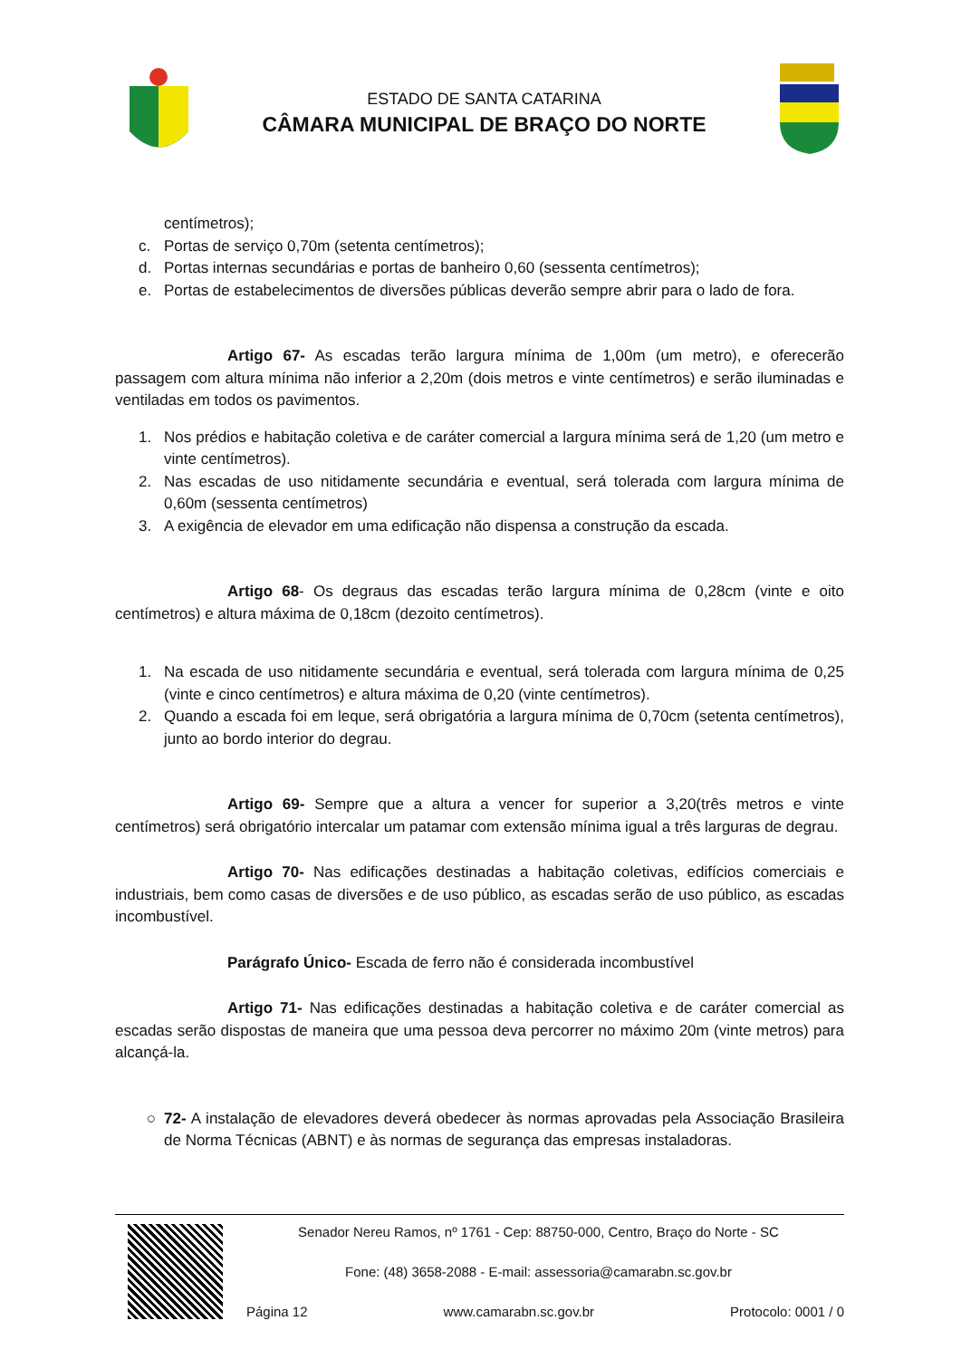ESTADO DE SANTA CATARINA
CÂMARA MUNICIPAL DE BRAÇO DO NORTE
centímetros);
c. Portas de serviço 0,70m (setenta centímetros);
d. Portas internas secundárias e portas de banheiro 0,60 (sessenta centímetros);
e. Portas de estabelecimentos de diversões públicas deverão sempre abrir para o lado de fora.
Artigo 67- As escadas terão largura mínima de 1,00m (um metro), e oferecerão passagem com altura mínima não inferior a 2,20m (dois metros e vinte centímetros) e serão iluminadas e ventiladas em todos os pavimentos.
1. Nos prédios e habitação coletiva e de caráter comercial a largura mínima será de 1,20 (um metro e vinte centímetros).
2. Nas escadas de uso nitidamente secundária e eventual, será tolerada com largura mínima de 0,60m (sessenta centímetros)
3. A exigência de elevador em uma edificação não dispensa a construção da escada.
Artigo 68- Os degraus das escadas terão largura mínima de 0,28cm (vinte e oito centímetros) e altura máxima de 0,18cm (dezoito centímetros).
1. Na escada de uso nitidamente secundária e eventual, será tolerada com largura mínima de 0,25 (vinte e cinco centímetros) e altura máxima de 0,20 (vinte centímetros).
2. Quando a escada foi em leque, será obrigatória a largura mínima de 0,70cm (setenta centímetros), junto ao bordo interior do degrau.
Artigo 69- Sempre que a altura a vencer for superior a 3,20(três metros e vinte centímetros) será obrigatório intercalar um patamar com extensão mínima igual a três larguras de degrau.
Artigo 70- Nas edificações destinadas a habitação coletivas, edifícios comerciais e industriais, bem como casas de diversões e de uso público, as escadas serão de uso público, as escadas incombustível.
Parágrafo Único- Escada de ferro não é considerada incombustível
Artigo 71- Nas edificações destinadas a habitação coletiva e de caráter comercial as escadas serão dispostas de maneira que uma pessoa deva percorrer no máximo 20m (vinte metros) para alcançá-la.
○ 72- A instalação de elevadores deverá obedecer às normas aprovadas pela Associação Brasileira de Norma Técnicas (ABNT) e às normas de segurança das empresas instaladoras.
Senador Nereu Ramos, nº 1761 - Cep: 88750-000, Centro, Braço do Norte - SC
Fone: (48) 3658-2088 - E-mail: assessoria@camarabn.sc.gov.br
Página 12 www.camarabn.sc.gov.br Protocolo: 0001 / 0